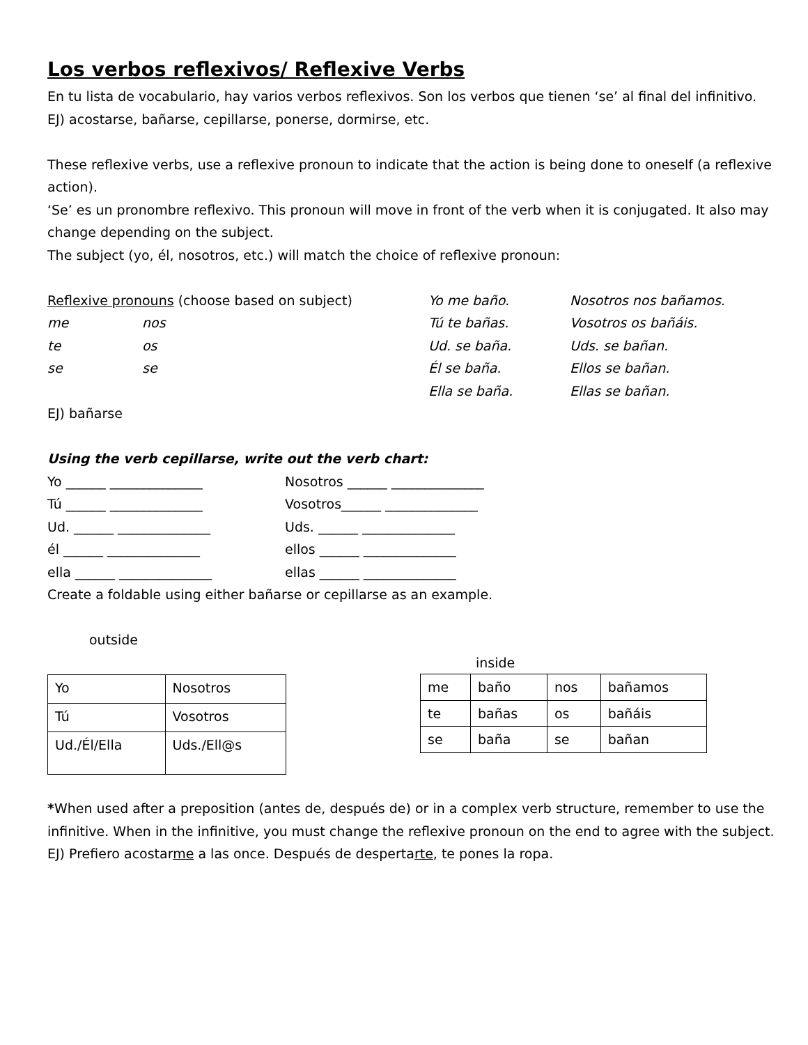Los verbos reflexivos/ Reflexive Verbs
En tu lista de vocabulario, hay varios verbos reflexivos. Son los verbos que tienen ‘se’ al final del infinitivo.
EJ) acostarse, bañarse, cepillarse, ponerse, dormirse, etc.
These reflexive verbs, use a reflexive pronoun to indicate that the action is being done to oneself (a reflexive action).
‘Se’ es un pronombre reflexivo. This pronoun will move in front of the verb when it is conjugated. It also may change depending on the subject.
The subject (yo, él, nosotros, etc.) will match the choice of reflexive pronoun:
Reflexive pronouns (choose based on subject) Yo me baño. Nosotros nos bañamos.
me nos Tú te bañas. Vosotros os bañáis.
te os Ud. se baña. Uds. se bañan.
se se Él se baña. Ellos se bañan.
Ella se baña. Ellas se bañan.
EJ) bañarse
Using the verb cepillarse, write out the verb chart:
Yo ______ ______________ Nosotros ______ ______________
Tú ______ ______________ Vosotros______ ______________
Ud. ______ ______________ Uds. ______ ______________
él ______ ______________ ellos ______ ______________
ella ______ ______________ ellas ______ ______________
Create a foldable using either bañarse or cepillarse as an example.
outside
| Yo | Nosotros |
| Tú | Vosotros |
| Ud./Él/Ella | Uds./Ell@s |
inside
| me | baño | nos | bañamos |
| te | bañas | os | bañáis |
| se | baña | se | bañan |
*When used after a preposition (antes de, después de) or in a complex verb structure, remember to use the infinitive. When in the infinitive, you must change the reflexive pronoun on the end to agree with the subject. EJ) Prefiero acostarme a las once. Después de despertarte, te pones la ropa.